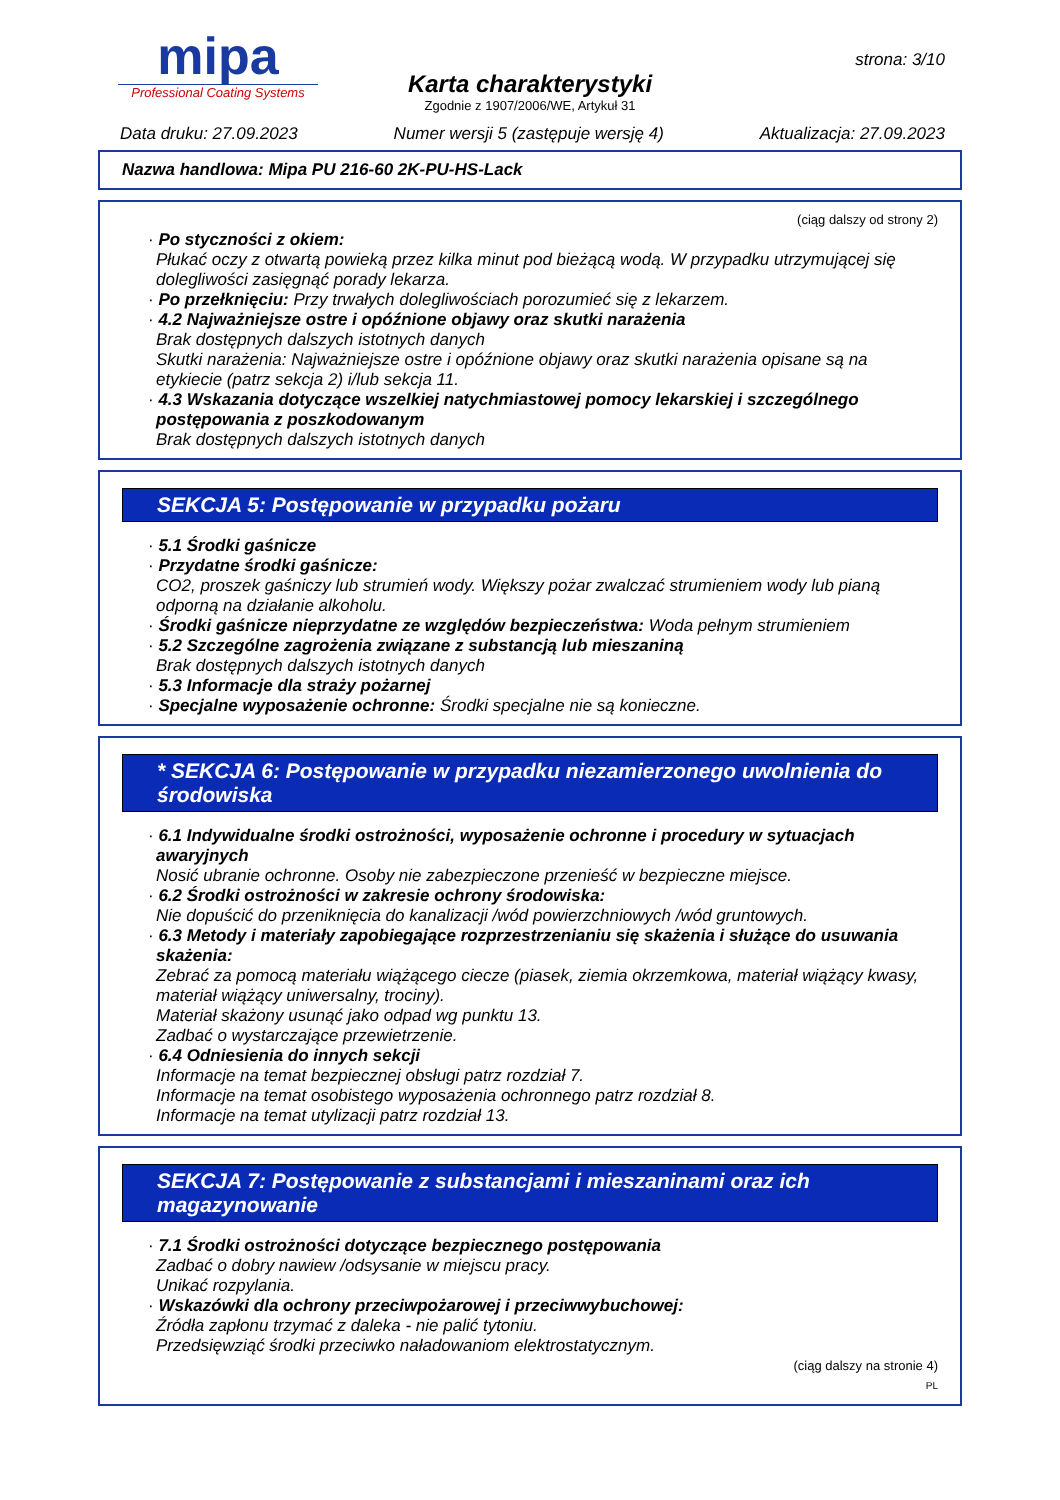mipa
Professional Coating Systems
strona: 3/10
Karta charakterystyki
Zgodnie z 1907/2006/WE, Artykuł 31
Data druku: 27.09.2023 Numer wersji 5 (zastępuje wersję 4) Aktualizacja: 27.09.2023
Nazwa handlowa: Mipa PU 216-60 2K-PU-HS-Lack
(ciąg dalszy od strony 2)
· Po styczności z okiem:
Płukać oczy z otwartą powieką przez kilka minut pod bieżącą wodą. W przypadku utrzymującej się dolegliwości zasięgnąć porady lekarza.
· Po przełknięciu: Przy trwałych dolegliwościach porozumieć się z lekarzem.
· 4.2 Najważniejsze ostre i opóźnione objawy oraz skutki narażenia
Brak dostępnych dalszych istotnych danych
Skutki narażenia: Najważniejsze ostre i opóźnione objawy oraz skutki narażenia opisane są na etykiecie (patrz sekcja 2) i/lub sekcja 11.
· 4.3 Wskazania dotyczące wszelkiej natychmiastowej pomocy lekarskiej i szczególnego postępowania z poszkodowanym
Brak dostępnych dalszych istotnych danych
SEKCJA 5: Postępowanie w przypadku pożaru
· 5.1 Środki gaśnicze
· Przydatne środki gaśnicze:
CO2, proszek gaśniczy lub strumień wody. Większy pożar zwalczać strumieniem wody lub pianą odporną na działanie alkoholu.
· Środki gaśnicze nieprzydatne ze względów bezpieczeństwa: Woda pełnym strumieniem
· 5.2 Szczególne zagrożenia związane z substancją lub mieszaniną
Brak dostępnych dalszych istotnych danych
· 5.3 Informacje dla straży pożarnej
· Specjalne wyposażenie ochronne: Środki specjalne nie są konieczne.
* SEKCJA 6: Postępowanie w przypadku niezamierzonego uwolnienia do środowiska
· 6.1 Indywidualne środki ostrożności, wyposażenie ochronne i procedury w sytuacjach awaryjnych
Nosić ubranie ochronne. Osoby nie zabezpieczone przenieść w bezpieczne miejsce.
· 6.2 Środki ostrożności w zakresie ochrony środowiska:
Nie dopuścić do przeniknięcia do kanalizacji /wód powierzchniowych /wód gruntowych.
· 6.3 Metody i materiały zapobiegające rozprzestrzenianiu się skażenia i służące do usuwania skażenia:
Zebrać za pomocą materiału wiążącego ciecze (piasek, ziemia okrzemkowa, materiał wiążący kwasy, materiał wiążący uniwersalny, trociny).
Materiał skażony usunąć jako odpad wg punktu 13.
Zadbać o wystarczające przewietrzenie.
· 6.4 Odniesienia do innych sekcji
Informacje na temat bezpiecznej obsługi patrz rozdział 7.
Informacje na temat osobistego wyposażenia ochronnego patrz rozdział 8.
Informacje na temat utylizacji patrz rozdział 13.
SEKCJA 7: Postępowanie z substancjami i mieszaninami oraz ich magazynowanie
· 7.1 Środki ostrożności dotyczące bezpiecznego postępowania
Zadbać o dobry nawiew /odsysanie w miejscu pracy.
Unikać rozpylania.
· Wskazówki dla ochrony przeciwpożarowej i przeciwwybuchowej:
Źródła zapłonu trzymać z daleka - nie palić tytoniu.
Przedsięwziąć środki przeciwko naładowaniom elektrostatycznym.
(ciąg dalszy na stronie 4)
PL